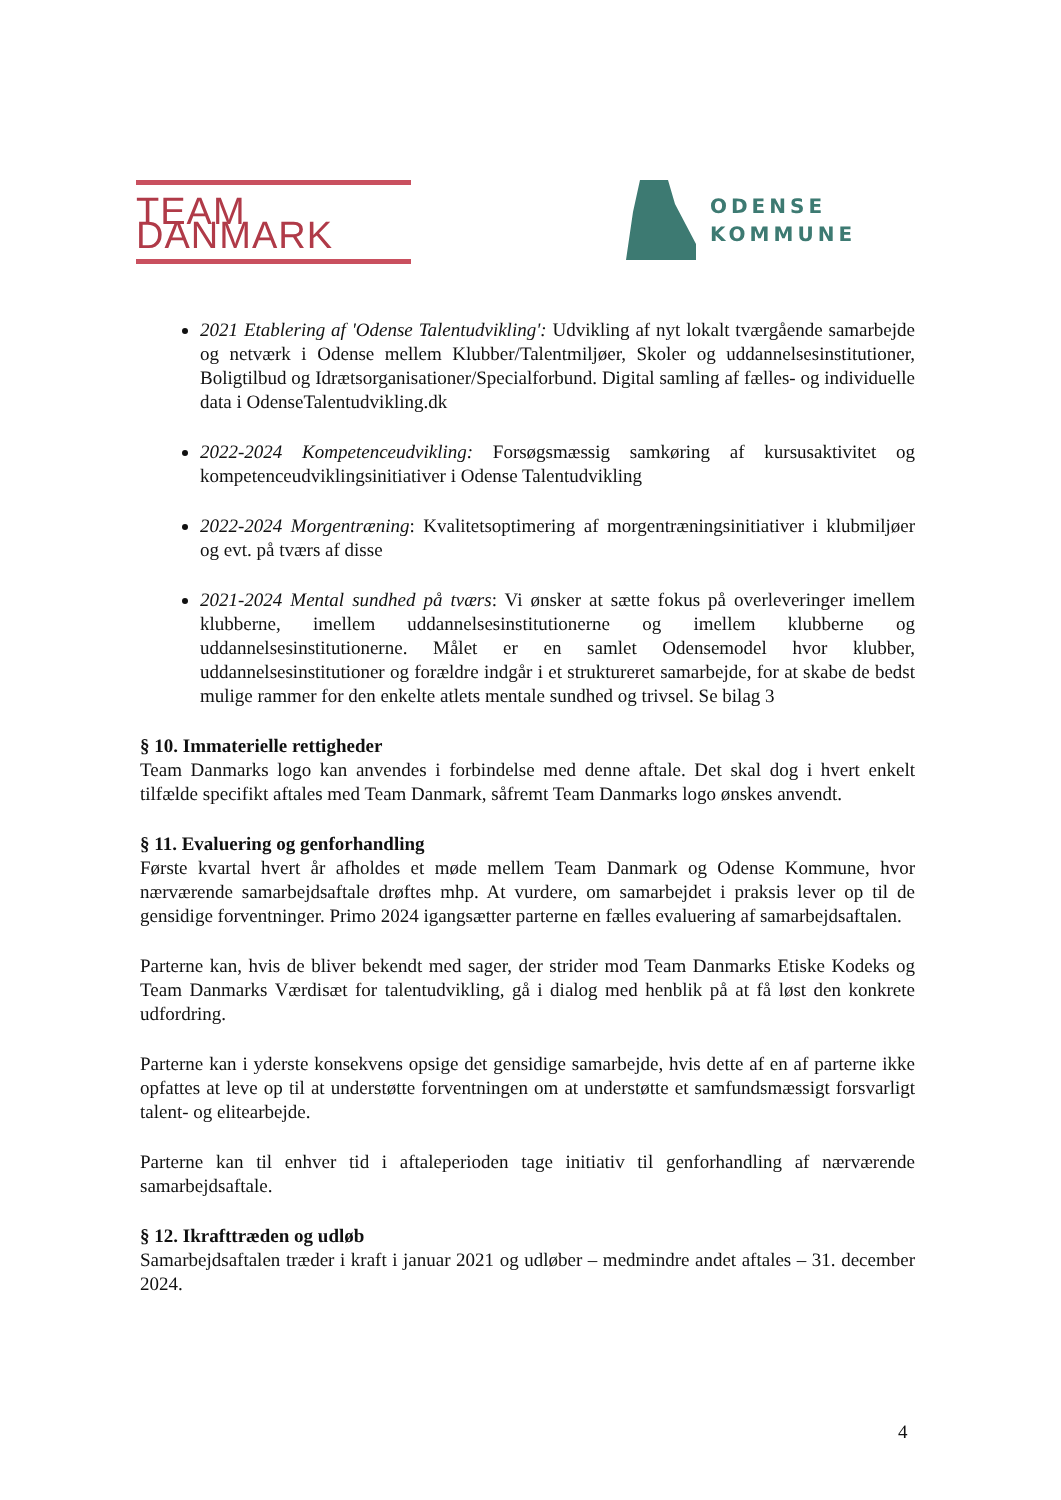TEAM DANMARK
ODENSE
KOMMUNE
2021 Etablering af 'Odense Talentudvikling': Udvikling af nyt lokalt tværgående samarbejde og netværk i Odense mellem Klubber/Talentmiljøer, Skoler og uddannelsesinstitutioner, Boligtilbud og Idrætsorganisationer/Specialforbund. Digital samling af fælles- og individuelle data i OdenseTalentudvikling.dk
2022-2024 Kompetenceudvikling: Forsøgsmæssig samkøring af kursusaktivitet og kompetenceudviklingsinitiativer i Odense Talentudvikling
2022-2024 Morgentræning: Kvalitetsoptimering af morgentræningsinitiativer i klubmiljøer og evt. på tværs af disse
2021-2024 Mental sundhed på tværs: Vi ønsker at sætte fokus på overleveringer imellem klubberne, imellem uddannelsesinstitutionerne og imellem klubberne og uddannelsesinstitutionerne. Målet er en samlet Odensemodel hvor klubber, uddannelsesinstitutioner og forældre indgår i et struktureret samarbejde, for at skabe de bedst mulige rammer for den enkelte atlets mentale sundhed og trivsel. Se bilag 3
§ 10. Immaterielle rettigheder
Team Danmarks logo kan anvendes i forbindelse med denne aftale. Det skal dog i hvert enkelt tilfælde specifikt aftales med Team Danmark, såfremt Team Danmarks logo ønskes anvendt.
§ 11. Evaluering og genforhandling
Første kvartal hvert år afholdes et møde mellem Team Danmark og Odense Kommune, hvor nærværende samarbejdsaftale drøftes mhp. At vurdere, om samarbejdet i praksis lever op til de gensidige forventninger. Primo 2024 igangsætter parterne en fælles evaluering af samarbejdsaftalen.
Parterne kan, hvis de bliver bekendt med sager, der strider mod Team Danmarks Etiske Kodeks og Team Danmarks Værdisæt for talentudvikling, gå i dialog med henblik på at få løst den konkrete udfordring.
Parterne kan i yderste konsekvens opsige det gensidige samarbejde, hvis dette af en af parterne ikke opfattes at leve op til at understøtte forventningen om at understøtte et samfundsmæssigt forsvarligt talent- og elitearbejde.
Parterne kan til enhver tid i aftaleperioden tage initiativ til genforhandling af nærværende samarbejdsaftale.
§ 12. Ikrafttræden og udløb
Samarbejdsaftalen træder i kraft i januar 2021 og udløber – medmindre andet aftales – 31. december 2024.
4